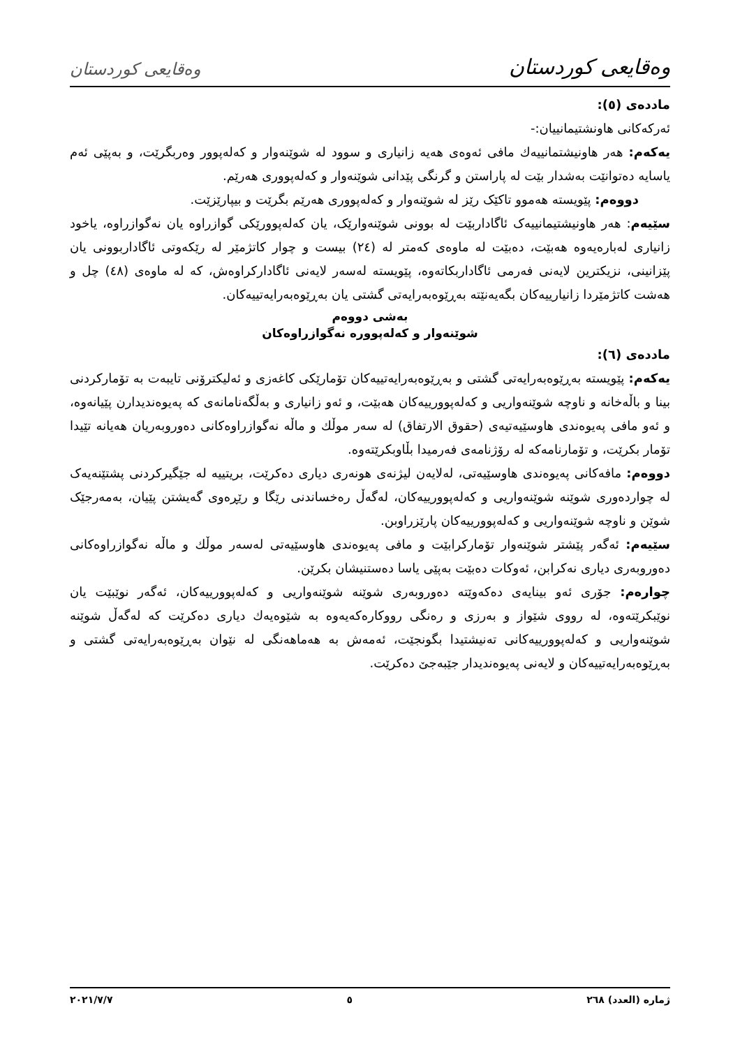وەقایعی کوردستان وەقایعی کوردستان
ماددەی (٥):
ئەرکەکانی هاونشتیمانییان:-
یەکەم: هەر هاونیشتمانییەك مافی ئەوەی هەیە زانیاری و سوود لە شوێنەوار و کەلەپوور وەربگرێت، و بەپێی ئەم یاسایە دەتوانێت بەشدار بێت لە پاراستن و گرنگی پێدانی شوێنەوار و کەلەپووری هەرێم.
دووەم: پێویستە هەموو تاکێک رێز لە شوێنەوار و کەلەپووری هەرێم بگرێت و بیپارێزێت.
سێیەم: هەر هاونیشتیمانییەک ئاگاداربێت لە بوونی شوێنەوارێک، یان کەلەپوورێکی گوازراوە یان نەگوازراوە، یاخود زانیاری لەبارەیەوە هەبێت، دەبێت لە ماوەی کەمتر لە (٢٤) بیست و چوار کاتژمێر لە رێکەوتی ئاگاداربوونی یان پێزانینی، نزیکترین لایەنی فەرمی ئاگاداربکاتەوە، پێویستە لەسەر لایەنی ئاگادارکراوەش، کە لە ماوەی (٤٨) چل و هەشت کاتژمێردا زانیارییەکان بگەیەنێتە بەڕێوەبەرایەتی گشتی یان بەڕێوەبەرایەتییەکان.
بەشی دووەم
شوێنەوار و کەلەپوورە نەگوازراوەکان
ماددەی (٦):
یەکەم: پێویستە بەڕێوەبەرایەتی گشتی و بەڕێوەبەرایەتییەکان تۆمارێکی کاغەزی و ئەلیکترۆنی تایبەت بە تۆمارکردنی بینا و باڵەخانە و ناوچە شوێنەواریی و کەلەپوورییەکان هەبێت، و ئەو زانیاری و بەڵگەنامانەی کە پەیوەندیدارن پێیانەوە، و ئەو مافی پەیوەندی هاوسێیەتیەی (حقوق الارتفاق) لە سەر موڵك و ماڵە نەگوازراوەکانی دەوروبەریان هەیانە تێیدا تۆمار بکرێت، و تۆمارنامەکە لە رۆژنامەی فەرمیدا بڵاوبکرێتەوە.
دووەم: مافەکانی پەیوەندی هاوسێیەتی، لەلایەن لیژنەی هونەری دیاری دەکرێت، بریتییە لە جێگیرکردنی پشتێنەیەک لە چواردەوری شوێنە شوێنەواریی و کەلەپوورییەکان، لەگەڵ رەخساندنی رێگا و رێڕەوی گەیشتن پێیان، بەمەرجێک شوێن و ناوچە شوێنەواریی و کەلەپوورییەکان پارێزراوبن.
سێیەم: ئەگەر پێشتر شوێنەوار تۆمارکرابێت و مافی پەیوەندی هاوسێیەتی لەسەر موڵك و ماڵە نەگوازراوەکانی دەوروبەری دیاری نەکرابن، ئەوکات دەبێت بەپێی یاسا دەستنیشان بکرێن.
چوارەم: جۆری ئەو بینایەی دەکەوێتە دەوروبەری شوێنە شوێنەواریی و کەلەپوورییەکان، ئەگەر نوێبێت یان نوێبکرێتەوە، لە رووی شێواز و بەرزی و رەنگی رووکارەکەیەوە بە شێوەیەك دیاری دەکرێت کە لەگەڵ شوێنە شوێنەواریی و کەلەپوورییەکانی تەنیشتیدا بگونجێت، ئەمەش بە هەماهەنگی لە نێوان بەڕێوەبەرایەتی گشتی و بەڕێوەبەرایەتییەکان و لایەنی پەیوەندیدار جێبەجێ دەکرێت.
ژمارە (العدد) ٢٦٨ ٥ ٢٠٢١/٧/٧